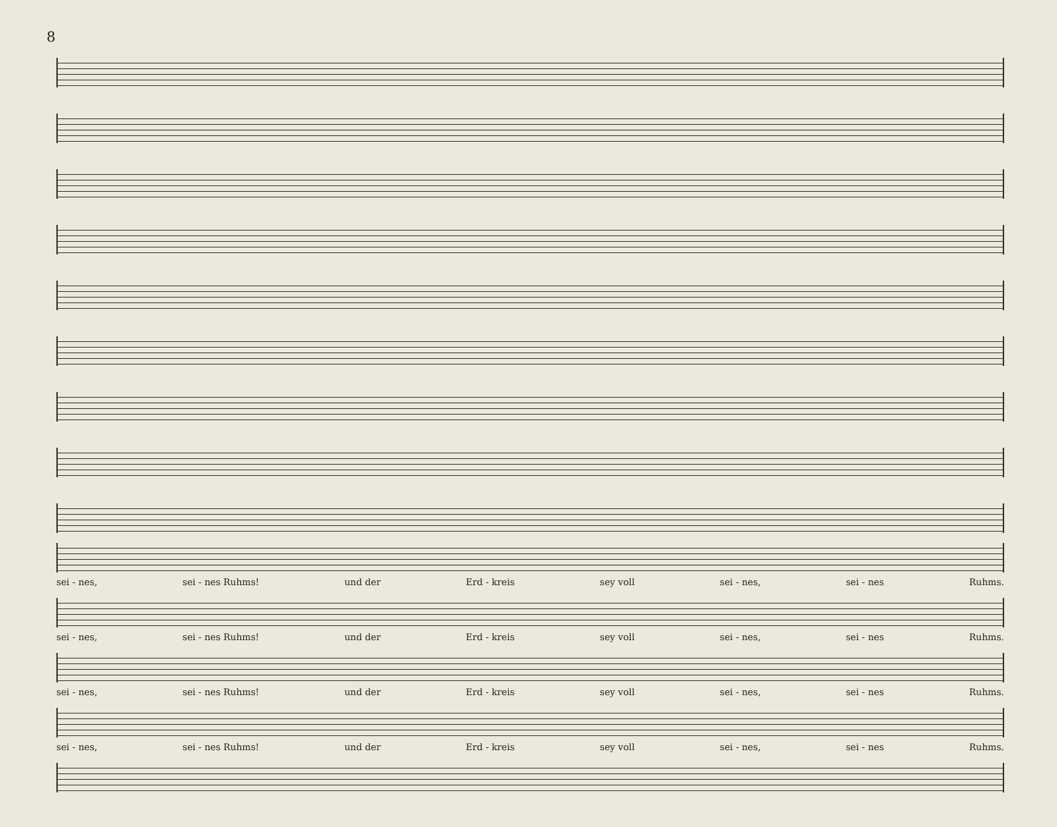8
sei - nes, sei - nes Ruhms! und der Erd - kreis sey voll sei - nes, sei - nes Ruhms.
sei - nes, sei - nes Ruhms! und der Erd - kreis sey voll sei - nes, sei - nes Ruhms.
sei - nes, sei - nes Ruhms! und der Erd - kreis sey voll sei - nes, sei - nes Ruhms.
sei - nes, sei - nes Ruhms! und der Erd - kreis sey voll sei - nes, sei - nes Ruhms.